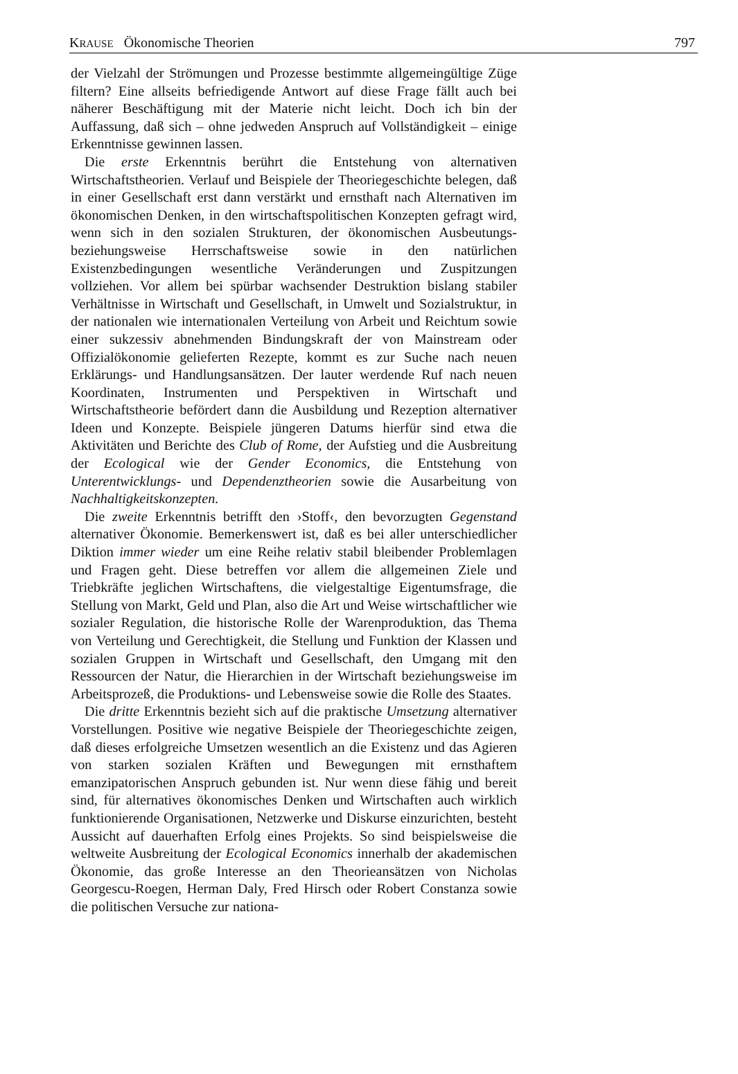KRAUSE Ökonomische Theorien 797
der Vielzahl der Strömungen und Prozesse bestimmte allgemeingültige Züge filtern? Eine allseits befriedigende Antwort auf diese Frage fällt auch bei näherer Beschäftigung mit der Materie nicht leicht. Doch ich bin der Auffassung, daß sich – ohne jedweden Anspruch auf Vollständigkeit – einige Erkenntnisse gewinnen lassen.
Die erste Erkenntnis berührt die Entstehung von alternativen Wirtschaftstheorien. Verlauf und Beispiele der Theoriegeschichte belegen, daß in einer Gesellschaft erst dann verstärkt und ernsthaft nach Alternativen im ökonomischen Denken, in den wirtschaftspolitischen Konzepten gefragt wird, wenn sich in den sozialen Strukturen, der ökonomischen Ausbeutungs- beziehungsweise Herrschaftsweise sowie in den natürlichen Existenzbedingungen wesentliche Veränderungen und Zuspitzungen vollziehen. Vor allem bei spürbar wachsender Destruktion bislang stabiler Verhältnisse in Wirtschaft und Gesellschaft, in Umwelt und Sozialstruktur, in der nationalen wie internationalen Verteilung von Arbeit und Reichtum sowie einer sukzessiv abnehmenden Bindungskraft der von Mainstream oder Offizialökonomie gelieferten Rezepte, kommt es zur Suche nach neuen Erklärungs- und Handlungsansätzen. Der lauter werdende Ruf nach neuen Koordinaten, Instrumenten und Perspektiven in Wirtschaft und Wirtschaftstheorie befördert dann die Ausbildung und Rezeption alternativer Ideen und Konzepte. Beispiele jüngeren Datums hierfür sind etwa die Aktivitäten und Berichte des Club of Rome, der Aufstieg und die Ausbreitung der Ecological wie der Gender Economics, die Entstehung von Unterentwicklungs- und Dependenztheorien sowie die Ausarbeitung von Nachhaltigkeitskonzepten.
Die zweite Erkenntnis betrifft den ›Stoff‹, den bevorzugten Gegenstand alternativer Ökonomie. Bemerkenswert ist, daß es bei aller unterschiedlicher Diktion immer wieder um eine Reihe relativ stabil bleibender Problemlagen und Fragen geht. Diese betreffen vor allem die allgemeinen Ziele und Triebkräfte jeglichen Wirtschaftens, die vielgestaltige Eigentumsfrage, die Stellung von Markt, Geld und Plan, also die Art und Weise wirtschaftlicher wie sozialer Regulation, die historische Rolle der Warenproduktion, das Thema von Verteilung und Gerechtigkeit, die Stellung und Funktion der Klassen und sozialen Gruppen in Wirtschaft und Gesellschaft, den Umgang mit den Ressourcen der Natur, die Hierarchien in der Wirtschaft beziehungsweise im Arbeitsprozeß, die Produktions- und Lebensweise sowie die Rolle des Staates.
Die dritte Erkenntnis bezieht sich auf die praktische Umsetzung alternativer Vorstellungen. Positive wie negative Beispiele der Theoriegeschichte zeigen, daß dieses erfolgreiche Umsetzen wesentlich an die Existenz und das Agieren von starken sozialen Kräften und Bewegungen mit ernsthaftem emanzipatorischen Anspruch gebunden ist. Nur wenn diese fähig und bereit sind, für alternatives ökonomisches Denken und Wirtschaften auch wirklich funktionierende Organisationen, Netzwerke und Diskurse einzurichten, besteht Aussicht auf dauerhaften Erfolg eines Projekts. So sind beispielsweise die weltweite Ausbreitung der Ecological Economics innerhalb der akademischen Ökonomie, das große Interesse an den Theorieansätzen von Nicholas Georgescu-Roegen, Herman Daly, Fred Hirsch oder Robert Constanza sowie die politischen Versuche zur nationa-